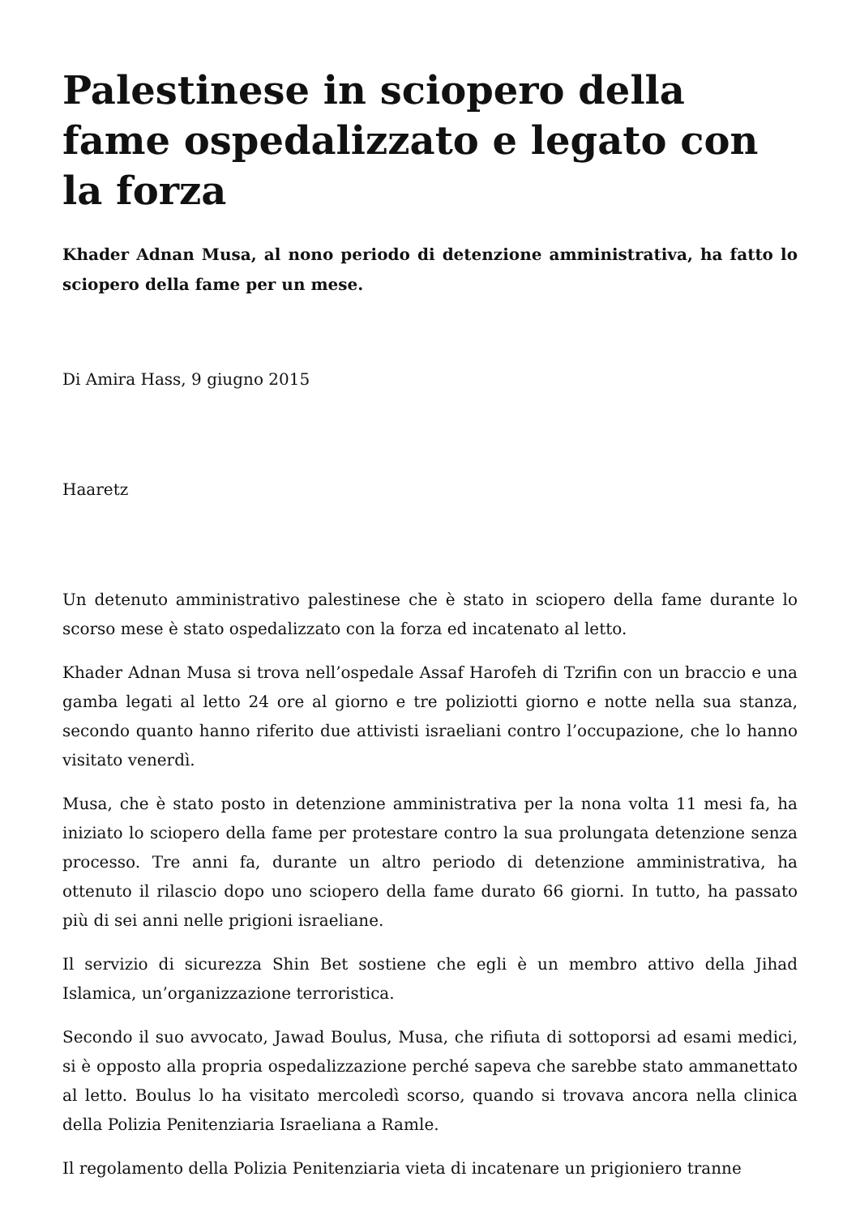Palestinese in sciopero della fame ospedalizzato e legato con la forza
Khader Adnan Musa, al nono periodo di detenzione amministrativa, ha fatto lo sciopero della fame per un mese.
Di Amira Hass, 9 giugno 2015
Haaretz
Un detenuto amministrativo palestinese che è stato in sciopero della fame durante lo scorso mese è stato ospedalizzato con la forza ed incatenato al letto.
Khader Adnan Musa si trova nell’ospedale Assaf Harofeh di Tzrifin con un braccio e una gamba legati al letto 24 ore al giorno e tre poliziotti giorno e notte nella sua stanza, secondo quanto hanno riferito due attivisti israeliani contro l’occupazione, che lo hanno visitato venerdì.
Musa, che è stato posto in detenzione amministrativa per la nona volta 11 mesi fa, ha iniziato lo sciopero della fame per protestare contro la sua prolungata detenzione senza processo. Tre anni fa, durante un altro periodo di detenzione amministrativa, ha ottenuto il rilascio dopo uno sciopero della fame durato 66 giorni. In tutto, ha passato più di sei anni nelle prigioni israeliane.
Il servizio di sicurezza Shin Bet sostiene che egli è un membro attivo della Jihad Islamica, un’organizzazione terroristica.
Secondo il suo avvocato, Jawad Boulus, Musa, che rifiuta di sottoporsi ad esami medici, si è opposto alla propria ospedalizzazione perché sapeva che sarebbe stato ammanettato al letto. Boulus lo ha visitato mercoledì scorso, quando si trovava ancora nella clinica della Polizia Penitenziaria Israeliana a Ramle.
Il regolamento della Polizia Penitenziaria vieta di incatenare un prigioniero tranne